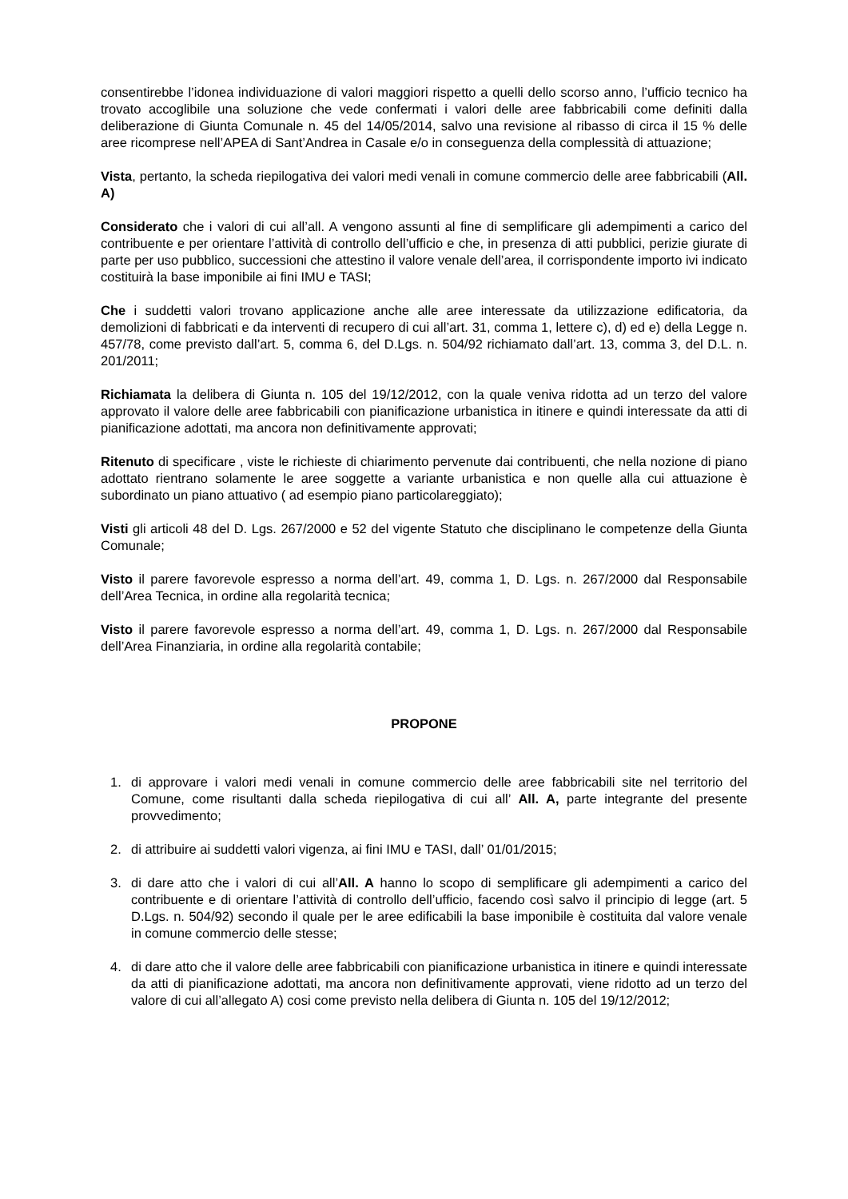consentirebbe l’idonea individuazione di valori maggiori rispetto a quelli dello scorso anno, l’ufficio tecnico ha trovato accoglibile una soluzione che vede confermati i valori delle aree fabbricabili come definiti dalla deliberazione di Giunta Comunale n. 45 del 14/05/2014, salvo una revisione al ribasso di circa il 15 % delle aree ricomprese nell’APEA di Sant’Andrea in Casale e/o in conseguenza della complessità di attuazione;
Vista, pertanto, la scheda riepilogativa dei valori medi venali in comune commercio delle aree fabbricabili (All. A)
Considerato che i valori di cui all’all. A vengono assunti al fine di semplificare gli adempimenti a carico del contribuente e per orientare l’attività di controllo dell’ufficio e che, in presenza di atti pubblici, perizie giurate di parte per uso pubblico, successioni che attestino il valore venale dell’area, il corrispondente importo ivi indicato costituirà la base imponibile ai fini IMU e TASI;
Che i suddetti valori trovano applicazione anche alle aree interessate da utilizzazione edificatoria, da demolizioni di fabbricati e da interventi di recupero di cui all’art. 31, comma 1, lettere c), d) ed e) della Legge n. 457/78, come previsto dall’art. 5, comma 6, del D.Lgs. n. 504/92 richiamato dall’art. 13, comma 3, del D.L. n. 201/2011;
Richiamata la delibera di Giunta n. 105 del 19/12/2012, con la quale veniva ridotta ad un terzo del valore approvato il valore delle aree fabbricabili con pianificazione urbanistica in itinere e quindi interessate da atti di pianificazione adottati, ma ancora non definitivamente approvati;
Ritenuto di specificare , viste le richieste di chiarimento pervenute dai contribuenti, che nella nozione di piano adottato rientrano solamente le aree soggette a variante urbanistica e non quelle alla cui attuazione è subordinato un piano attuativo ( ad esempio piano particolareggiato);
Visti gli articoli 48 del D. Lgs. 267/2000 e 52 del vigente Statuto che disciplinano le competenze della Giunta Comunale;
Visto il parere favorevole espresso a norma dell’art. 49, comma 1, D. Lgs. n. 267/2000 dal Responsabile dell’Area Tecnica, in ordine alla regolarità tecnica;
Visto il parere favorevole espresso a norma dell’art. 49, comma 1, D. Lgs. n. 267/2000 dal Responsabile dell’Area Finanziaria, in ordine alla regolarità contabile;
PROPONE
1. di approvare i valori medi venali in comune commercio delle aree fabbricabili site nel territorio del Comune, come risultanti dalla scheda riepilogativa di cui all’ All. A, parte integrante del presente provvedimento;
2. di attribuire ai suddetti valori vigenza, ai fini IMU e TASI, dall’ 01/01/2015;
3. di dare atto che i valori di cui all’All. A hanno lo scopo di semplificare gli adempimenti a carico del contribuente e di orientare l’attività di controllo dell’ufficio, facendo così salvo il principio di legge (art. 5 D.Lgs. n. 504/92) secondo il quale per le aree edificabili la base imponibile è costituita dal valore venale in comune commercio delle stesse;
4. di dare atto che il valore delle aree fabbricabili con pianificazione urbanistica in itinere e quindi interessate da atti di pianificazione adottati, ma ancora non definitivamente approvati, viene ridotto ad un terzo del valore di cui all’allegato A) cosi come previsto nella delibera di Giunta n. 105 del 19/12/2012;